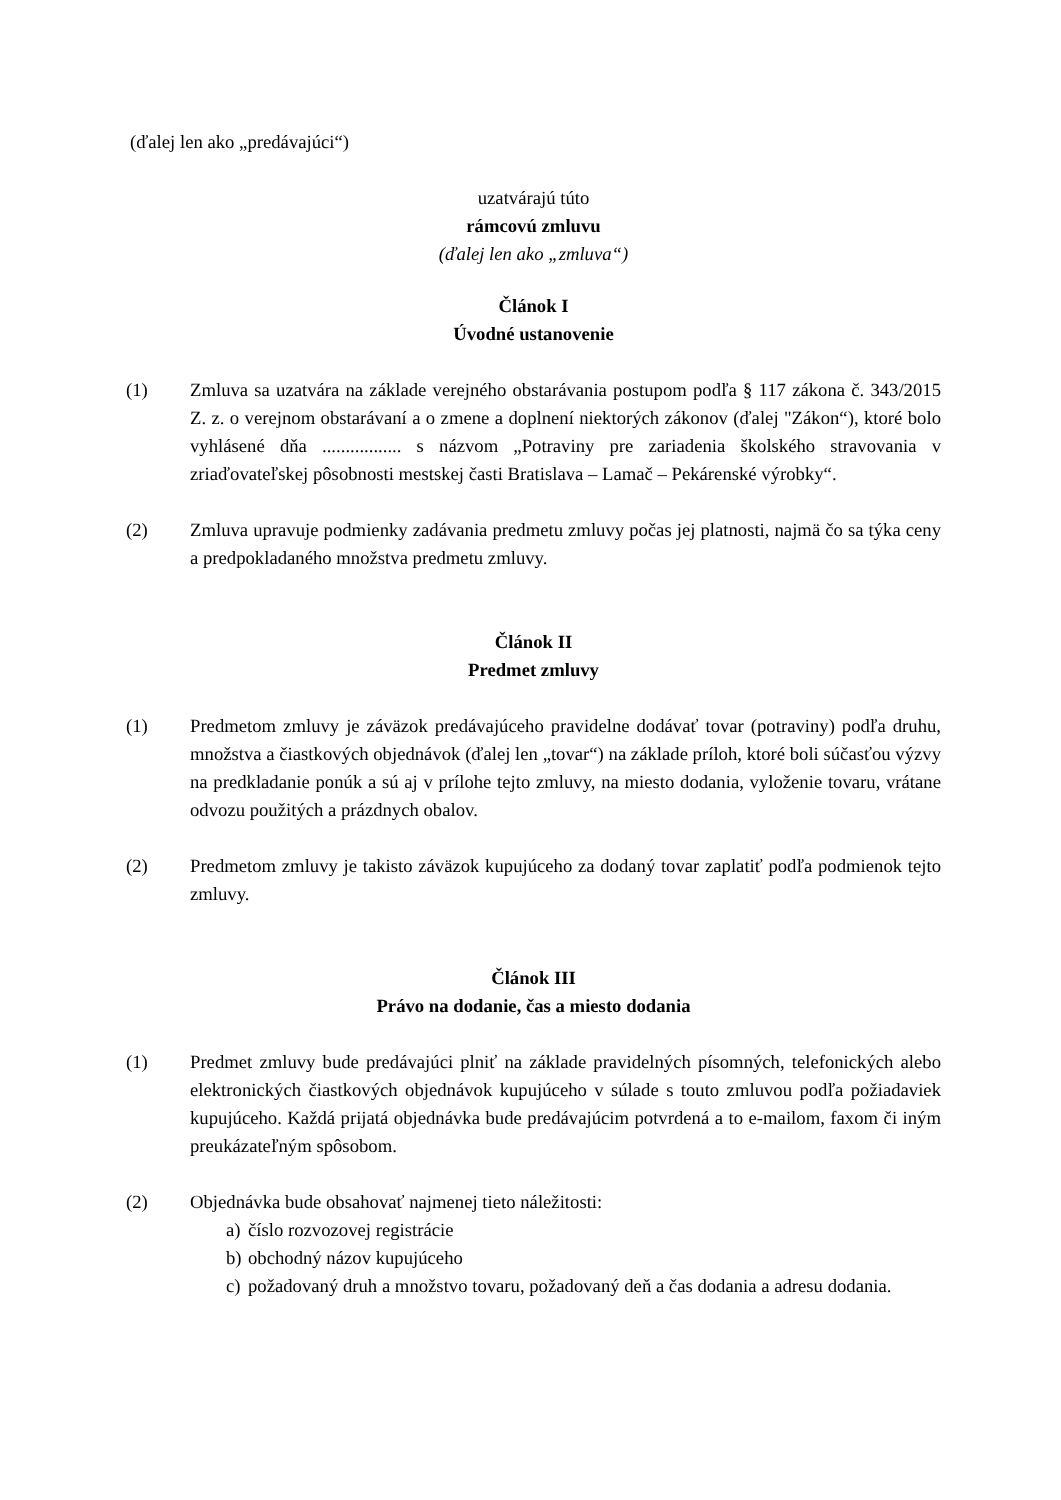(ďalej len ako „predávajúci“)
uzatvárajú túto
rámcovú zmluvu
(ďalej len ako „zmluva“)
Článok I
Úvodné ustanovenie
(1) Zmluva sa uzatvára na základe verejného obstarávania postupom podľa § 117 zákona č. 343/2015 Z. z. o verejnom obstarávaní a o zmene a doplnení niektorých zákonov (ďalej "Zákon“), ktoré bolo vyhlásené dňa ................. s názvom „Potraviny pre zariadenia školského stravovania v zriaďovateľskej pôsobnosti mestskej časti Bratislava – Lamač – Pekárenské výrobky“.
(2) Zmluva upravuje podmienky zadávania predmetu zmluvy počas jej platnosti, najmä čo sa týka ceny a predpokladaného množstva predmetu zmluvy.
Článok II
Predmet zmluvy
(1) Predmetom zmluvy je záväzok predávajúceho pravidelne dodávať tovar (potraviny) podľa druhu, množstva a čiastkových objednávok (ďalej len „tovar“) na základe príloh, ktoré boli súčasťou výzvy na predkladanie ponúk a sú aj v prílohe tejto zmluvy, na miesto dodania, vyloženie tovaru, vrátane odvozu použitých a prázdnych obalov.
(2) Predmetom zmluvy je takisto záväzok kupujúceho za dodaný tovar zaplatiť podľa podmienok tejto zmluvy.
Článok III
Právo na dodanie, čas a miesto dodania
(1) Predmet zmluvy bude predávajúci plniť na základe pravidelných písomných, telefonických alebo elektronických čiastkových objednávok kupujúceho v súlade s touto zmluvou podľa požiadaviek kupujúceho. Každá prijatá objednávka bude predávajúcim potvrdená a to e-mailom, faxom či iným preukázateľným spôsobom.
(2) Objednávka bude obsahovať najmenej tieto náležitosti:
a) číslo rozvozovej registrácie
b) obchodný názov kupujúceho
c) požadovaný druh a množstvo tovaru, požadovaný deň a čas dodania a adresu dodania.